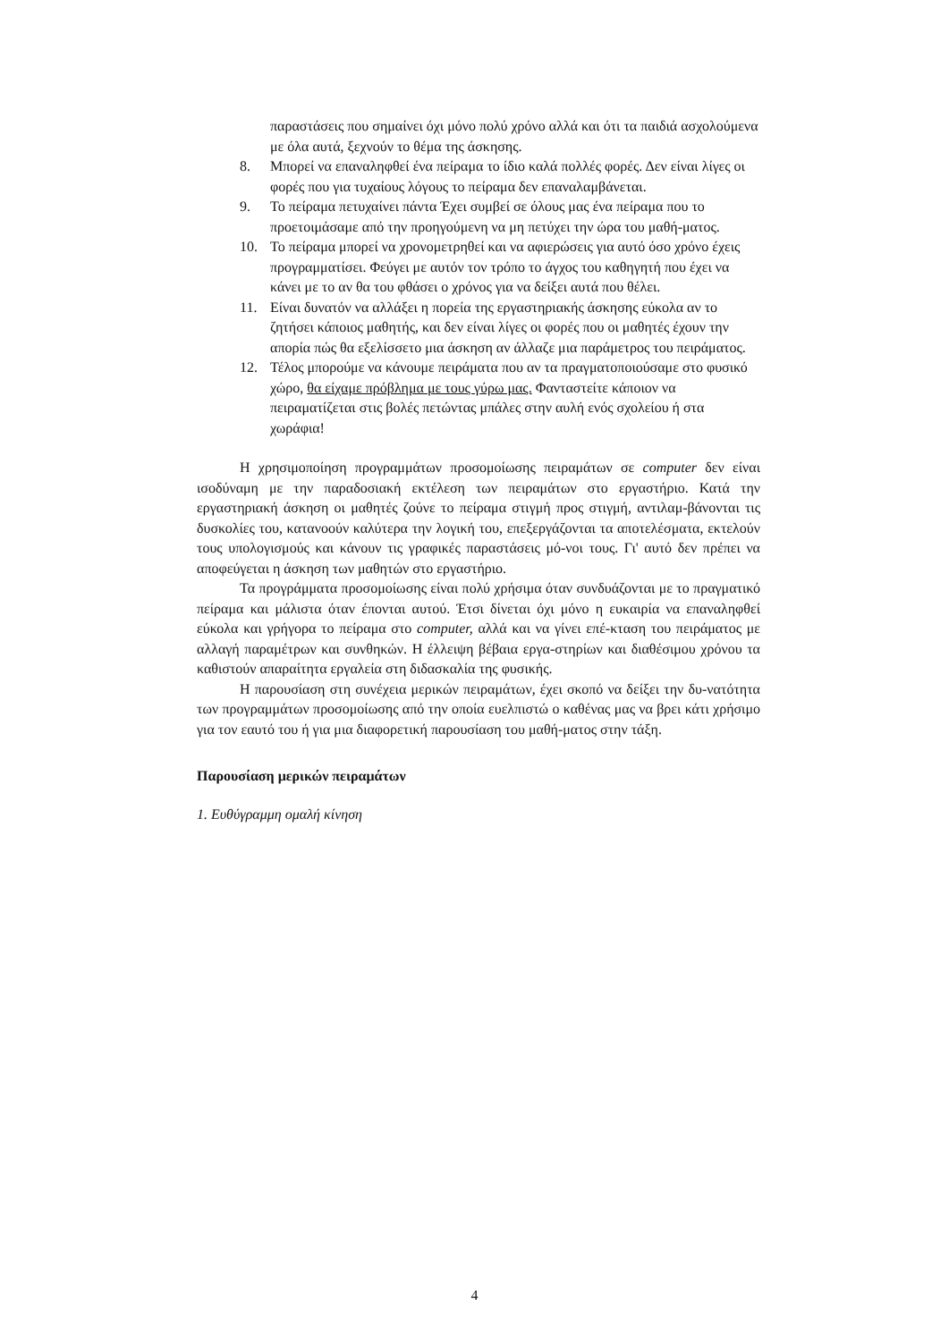παραστάσεις που σημαίνει όχι μόνο πολύ χρόνο αλλά και ότι τα παιδιά ασχολούμενα με όλα αυτά, ξεχνούν το θέμα της άσκησης.
8. Μπορεί να επαναληφθεί ένα πείραμα το ίδιο καλά πολλές φορές. Δεν είναι λίγες οι φορές που για τυχαίους λόγους το πείραμα δεν επαναλαμβάνεται.
9. Το πείραμα πετυχαίνει πάντα Έχει συμβεί σε όλους μας ένα πείραμα που το προετοιμάσαμε από την προηγούμενη να μη πετύχει την ώρα του μαθή-ματος.
10. Το πείραμα μπορεί να χρονομετρηθεί και να αφιερώσεις για αυτό όσο χρόνο έχεις προγραμματίσει. Φεύγει με αυτόν τον τρόπο το άγχος του καθηγητή που έχει να κάνει με το αν θα του φθάσει ο χρόνος για να δείξει αυτά που θέλει.
11. Είναι δυνατόν να αλλάξει η πορεία της εργαστηριακής άσκησης εύκολα αν το ζητήσει κάποιος μαθητής, και δεν είναι λίγες οι φορές που οι μαθητές έχουν την απορία πώς θα εξελίσσετο μια άσκηση αν άλλαζε μια παράμετρος του πειράματος.
12. Τέλος μπορούμε να κάνουμε πειράματα που αν τα πραγματοποιούσαμε στο φυσικό χώρο, θα είχαμε πρόβλημα με τους γύρω μας. Φανταστείτε κάποιον να πειραματίζεται στις βολές πετώντας μπάλες στην αυλή ενός σχολείου ή στα χωράφια!
Η χρησιμοποίηση προγραμμάτων προσομοίωσης πειραμάτων σε computer δεν είναι ισοδύναμη με την παραδοσιακή εκτέλεση των πειραμάτων στο εργαστήριο. Κατά την εργαστηριακή άσκηση οι μαθητές ζούνε το πείραμα στιγμή προς στιγμή, αντιλαμ-βάνονται τις δυσκολίες του, κατανοούν καλύτερα την λογική του, επεξεργάζονται τα αποτελέσματα, εκτελούν τους υπολογισμούς και κάνουν τις γραφικές παραστάσεις μό-νοι τους. Γι' αυτό δεν πρέπει να αποφεύγεται η άσκηση των μαθητών στο εργαστήριο.
Τα προγράμματα προσομοίωσης είναι πολύ χρήσιμα όταν συνδυάζονται με το πραγματικό πείραμα και μάλιστα όταν έπονται αυτού. Έτσι δίνεται όχι μόνο η ευκαιρία να επαναληφθεί εύκολα και γρήγορα το πείραμα στο computer, αλλά και να γίνει επέ-κταση του πειράματος με αλλαγή παραμέτρων και συνθηκών. Η έλλειψη βέβαια εργα-στηρίων και διαθέσιμου χρόνου τα καθιστούν απαραίτητα εργαλεία στη διδασκαλία της φυσικής.
Η παρουσίαση στη συνέχεια μερικών πειραμάτων, έχει σκοπό να δείξει την δυ-νατότητα των προγραμμάτων προσομοίωσης από την οποία ευελπιστώ ο καθένας μας να βρει κάτι χρήσιμο για τον εαυτό του ή για μια διαφορετική παρουσίαση του μαθή-ματος στην τάξη.
Παρουσίαση μερικών πειραμάτων
1. Ευθύγραμμη ομαλή κίνηση
4